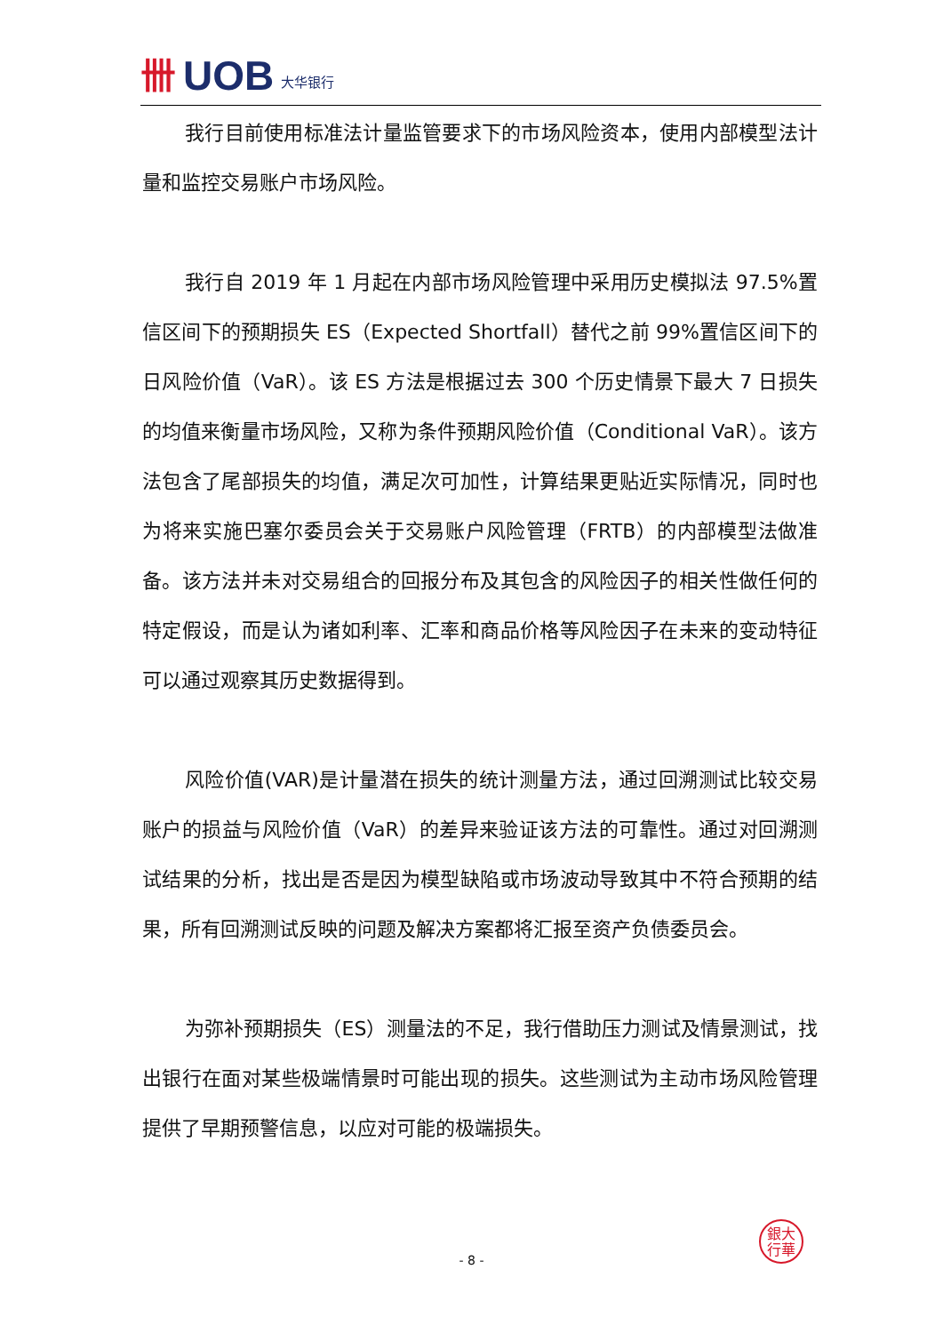卌 UOB 大华银行
我行目前使用标准法计量监管要求下的市场风险资本，使用内部模型法计量和监控交易账户市场风险。
我行自 2019 年 1 月起在内部市场风险管理中采用历史模拟法 97.5%置信区间下的预期损失 ES（Expected Shortfall）替代之前 99%置信区间下的日风险价值（VaR）。该 ES 方法是根据过去 300 个历史情景下最大 7 日损失的均值来衡量市场风险，又称为条件预期风险价值（Conditional VaR）。该方法包含了尾部损失的均值，满足次可加性，计算结果更贴近实际情况，同时也为将来实施巴塞尔委员会关于交易账户风险管理（FRTB）的内部模型法做准备。该方法并未对交易组合的回报分布及其包含的风险因子的相关性做任何的特定假设，而是认为诸如利率、汇率和商品价格等风险因子在未来的变动特征可以通过观察其历史数据得到。
风险价值(VAR)是计量潜在损失的统计测量方法，通过回溯测试比较交易账户的损益与风险价值（VaR）的差异来验证该方法的可靠性。通过对回溯测试结果的分析，找出是否是因为模型缺陷或市场波动导致其中不符合预期的结果，所有回溯测试反映的问题及解决方案都将汇报至资产负债委员会。
为弥补预期损失（ES）测量法的不足，我行借助压力测试及情景测试，找出银行在面对某些极端情景时可能出现的损失。这些测试为主动市场风险管理提供了早期预警信息，以应对可能的极端损失。
銀大
行華
- 8 -